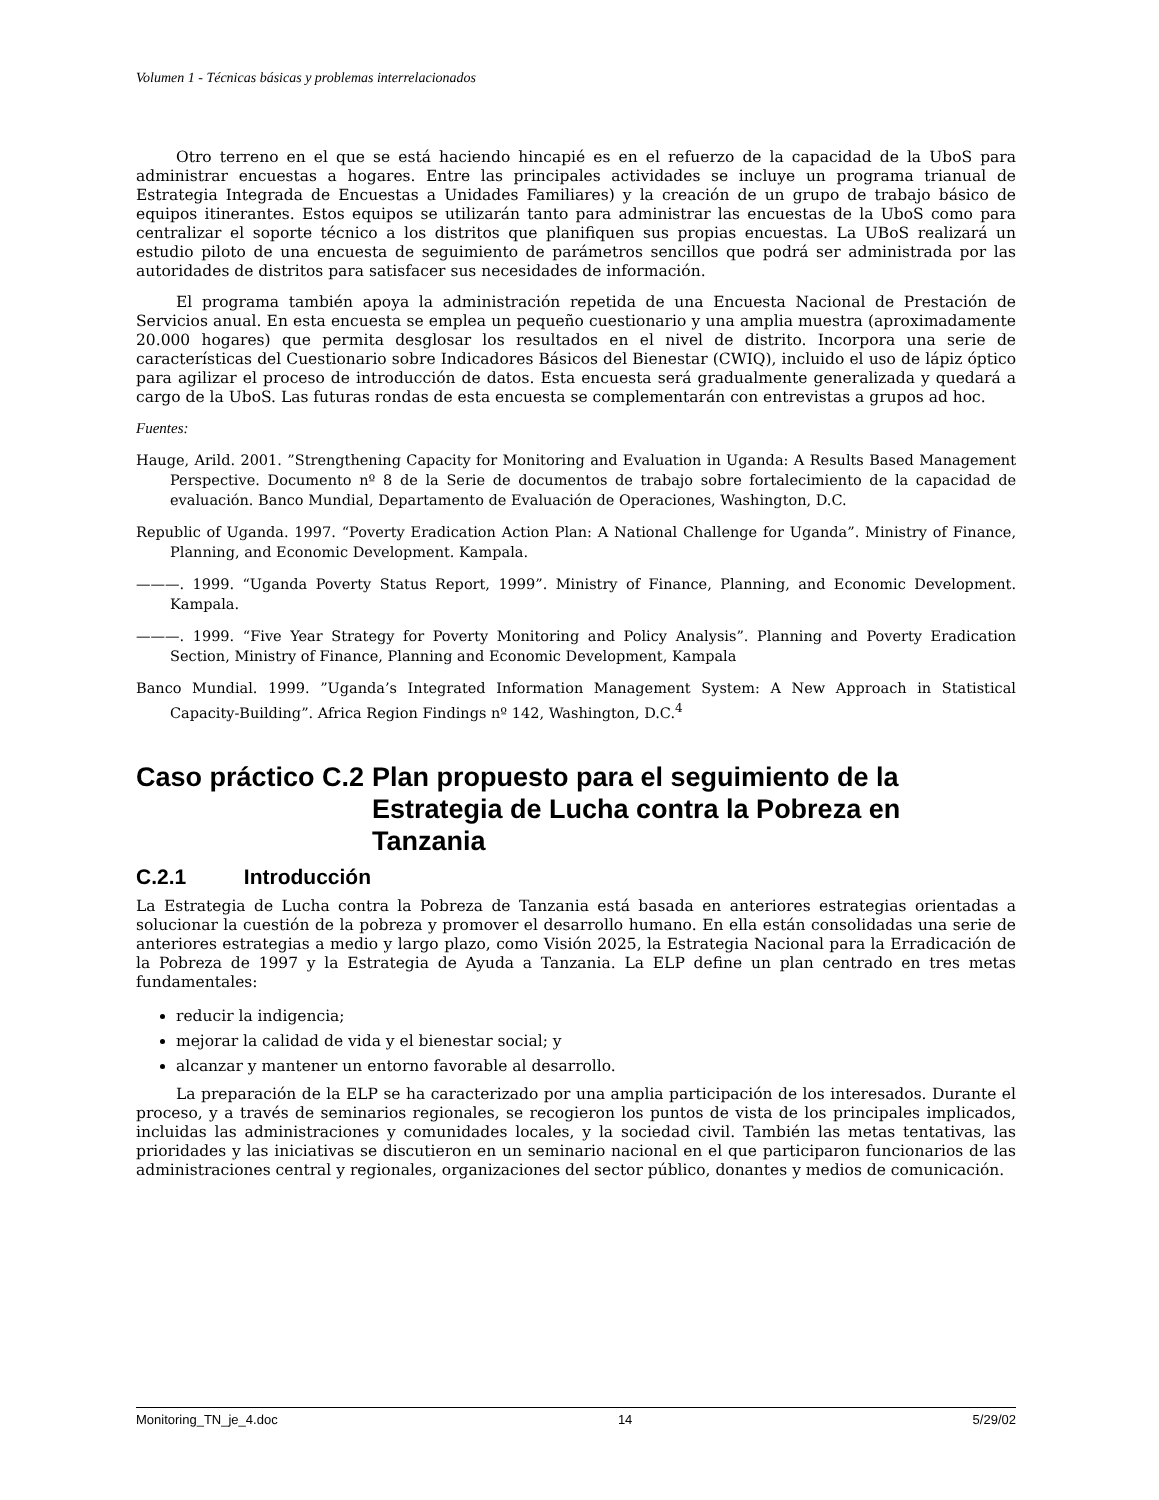Volumen 1 - Técnicas básicas y problemas interrelacionados
Otro terreno en el que se está haciendo hincapié es en el refuerzo de la capacidad de la UboS para administrar encuestas a hogares. Entre las principales actividades se incluye un programa trianual de Estrategia Integrada de Encuestas a Unidades Familiares) y la creación de un grupo de trabajo básico de equipos itinerantes. Estos equipos se utilizarán tanto para administrar las encuestas de la UboS como para centralizar el soporte técnico a los distritos que planifiquen sus propias encuestas. La UBoS realizará un estudio piloto de una encuesta de seguimiento de parámetros sencillos que podrá ser administrada por las autoridades de distritos para satisfacer sus necesidades de información.
El programa también apoya la administración repetida de una Encuesta Nacional de Prestación de Servicios anual. En esta encuesta se emplea un pequeño cuestionario y una amplia muestra (aproximadamente 20.000 hogares) que permita desglosar los resultados en el nivel de distrito. Incorpora una serie de características del Cuestionario sobre Indicadores Básicos del Bienestar (CWIQ), incluido el uso de lápiz óptico para agilizar el proceso de introducción de datos. Esta encuesta será gradualmente generalizada y quedará a cargo de la UboS. Las futuras rondas de esta encuesta se complementarán con entrevistas a grupos ad hoc.
Fuentes:
Hauge, Arild. 2001. ”Strengthening Capacity for Monitoring and Evaluation in Uganda: A Results Based Management Perspective. Documento nº 8 de la Serie de documentos de trabajo sobre fortalecimiento de la capacidad de evaluación. Banco Mundial, Departamento de Evaluación de Operaciones, Washington, D.C.
Republic of Uganda. 1997. “Poverty Eradication Action Plan: A National Challenge for Uganda”. Ministry of Finance, Planning, and Economic Development. Kampala.
———. 1999. “Uganda Poverty Status Report, 1999”. Ministry of Finance, Planning, and Economic Development. Kampala.
———. 1999. “Five Year Strategy for Poverty Monitoring and Policy Analysis”. Planning and Poverty Eradication Section, Ministry of Finance, Planning and Economic Development, Kampala
Banco Mundial. 1999. ”Uganda’s Integrated Information Management System: A New Approach in Statistical Capacity-Building”. Africa Region Findings nº 142, Washington, D.C.<sup>4</sup>
Caso práctico C.2 Plan propuesto para el seguimiento de la Estrategia de Lucha contra la Pobreza en Tanzania
C.2.1 Introducción
La Estrategia de Lucha contra la Pobreza de Tanzania está basada en anteriores estrategias orientadas a solucionar la cuestión de la pobreza y promover el desarrollo humano. En ella están consolidadas una serie de anteriores estrategias a medio y largo plazo, como Visión 2025, la Estrategia Nacional para la Erradicación de la Pobreza de 1997 y la Estrategia de Ayuda a Tanzania. La ELP define un plan centrado en tres metas fundamentales:
reducir la indigencia;
mejorar la calidad de vida y el bienestar social; y
alcanzar y mantener un entorno favorable al desarrollo.
La preparación de la ELP se ha caracterizado por una amplia participación de los interesados. Durante el proceso, y a través de seminarios regionales, se recogieron los puntos de vista de los principales implicados, incluidas las administraciones y comunidades locales, y la sociedad civil. También las metas tentativas, las prioridades y las iniciativas se discutieron en un seminario nacional en el que participaron funcionarios de las administraciones central y regionales, organizaciones del sector público, donantes y medios de comunicación.
Monitoring_TN_je_4.doc 14 5/29/02